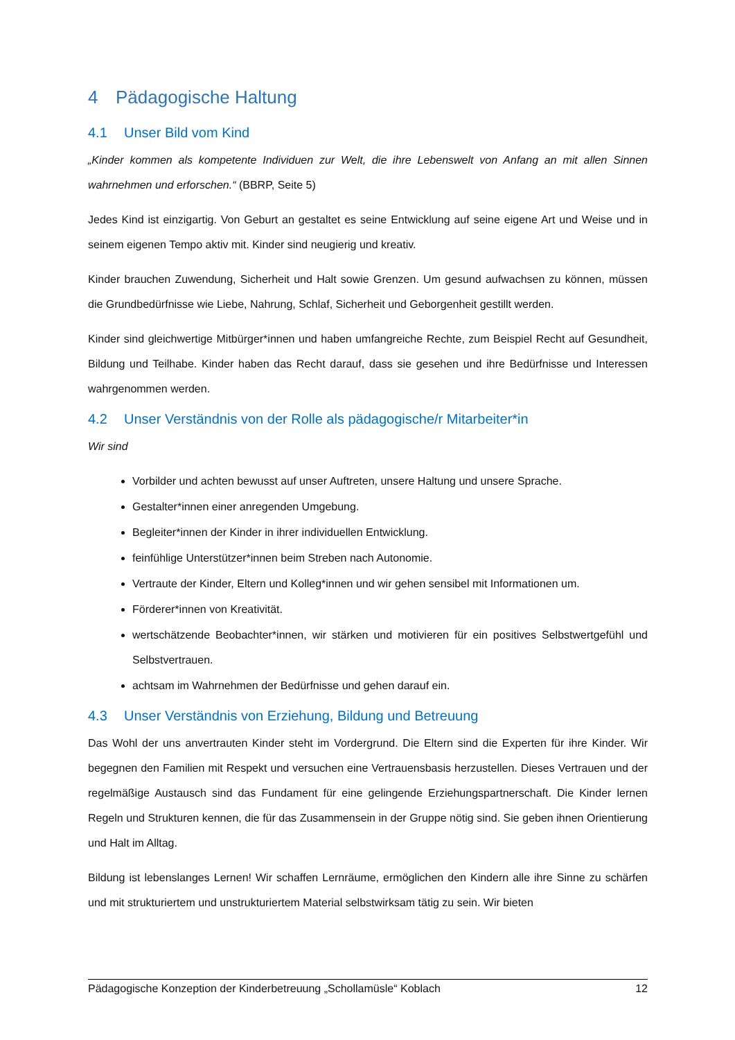4 Pädagogische Haltung
4.1 Unser Bild vom Kind
„Kinder kommen als kompetente Individuen zur Welt, die ihre Lebenswelt von Anfang an mit allen Sinnen wahrnehmen und erforschen.“ (BBRP, Seite 5)
Jedes Kind ist einzigartig. Von Geburt an gestaltet es seine Entwicklung auf seine eigene Art und Weise und in seinem eigenen Tempo aktiv mit. Kinder sind neugierig und kreativ.
Kinder brauchen Zuwendung, Sicherheit und Halt sowie Grenzen. Um gesund aufwachsen zu können, müssen die Grundbedürfnisse wie Liebe, Nahrung, Schlaf, Sicherheit und Geborgenheit gestillt werden.
Kinder sind gleichwertige Mitbürger*innen und haben umfangreiche Rechte, zum Beispiel Recht auf Gesundheit, Bildung und Teilhabe. Kinder haben das Recht darauf, dass sie gesehen und ihre Bedürfnisse und Interessen wahrgenommen werden.
4.2 Unser Verständnis von der Rolle als pädagogische/r Mitarbeiter*in
Wir sind
Vorbilder und achten bewusst auf unser Auftreten, unsere Haltung und unsere Sprache.
Gestalter*innen einer anregenden Umgebung.
Begleiter*innen der Kinder in ihrer individuellen Entwicklung.
feinfühlige Unterstützer*innen beim Streben nach Autonomie.
Vertraute der Kinder, Eltern und Kolleg*innen und wir gehen sensibel mit Informationen um.
Förderer*innen von Kreativität.
wertschätzende Beobachter*innen, wir stärken und motivieren für ein positives Selbstwertgefühl und Selbstvertrauen.
achtsam im Wahrnehmen der Bedürfnisse und gehen darauf ein.
4.3 Unser Verständnis von Erziehung, Bildung und Betreuung
Das Wohl der uns anvertrauten Kinder steht im Vordergrund. Die Eltern sind die Experten für ihre Kinder. Wir begegnen den Familien mit Respekt und versuchen eine Vertrauensbasis herzustellen. Dieses Vertrauen und der regelmäßige Austausch sind das Fundament für eine gelingende Erziehungspartnerschaft. Die Kinder lernen Regeln und Strukturen kennen, die für das Zusammensein in der Gruppe nötig sind. Sie geben ihnen Orientierung und Halt im Alltag.
Bildung ist lebenslanges Lernen! Wir schaffen Lernräume, ermöglichen den Kindern alle ihre Sinne zu schärfen und mit strukturiertem und unstrukturiertem Material selbstwirksam tätig zu sein. Wir bieten
Pädagogische Konzeption der Kinderbetreuung „Schollamüsle“ Koblach 12